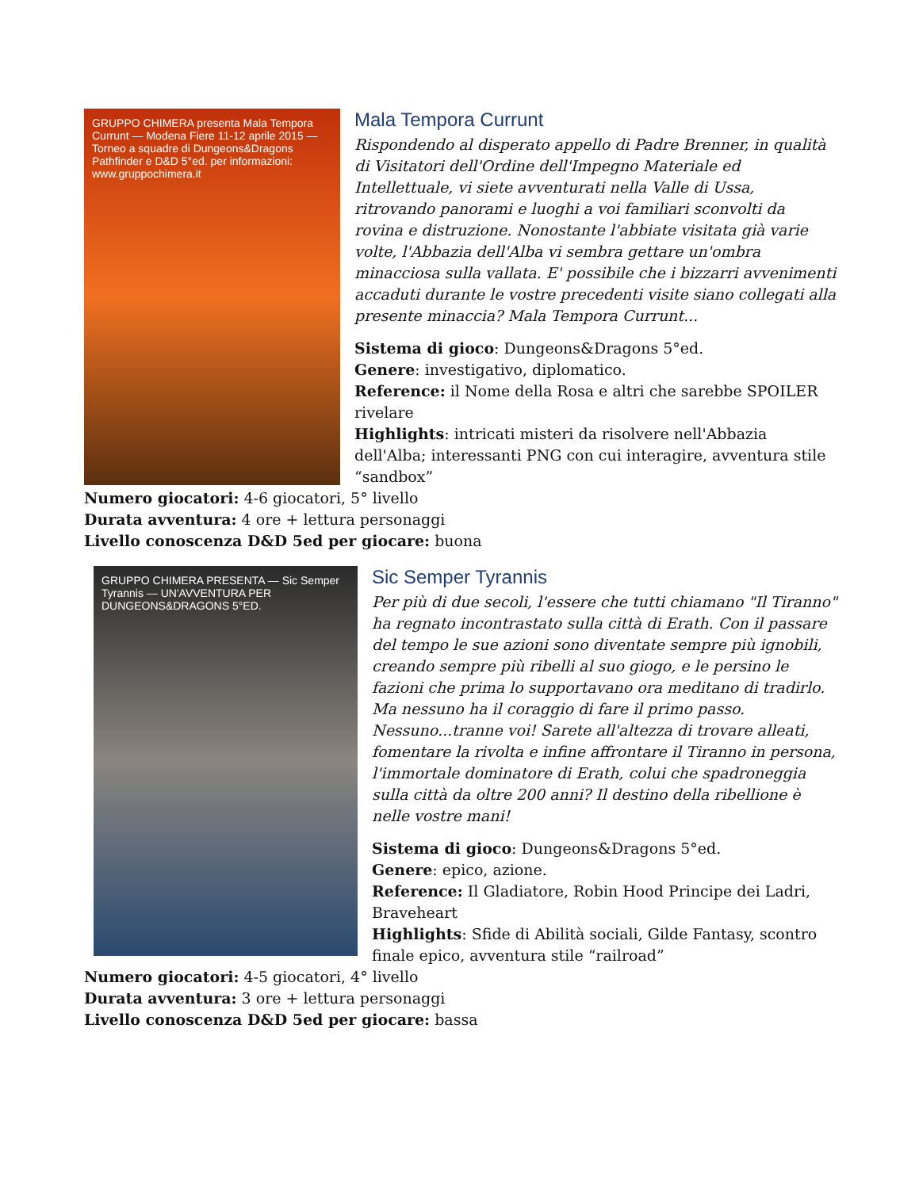GRUPPO CHIMERA presenta Mala Tempora Currunt — Modena Fiere 11-12 aprile 2015 — Torneo a squadre di Dungeons&Dragons Pathfinder e D&D 5°ed. per informazioni: www.gruppochimera.it
Mala Tempora Currunt
Rispondendo al disperato appello di Padre Brenner, in qualità di Visitatori dell'Ordine dell'Impegno Materiale ed Intellettuale, vi siete avventurati nella Valle di Ussa, ritrovando panorami e luoghi a voi familiari sconvolti da rovina e distruzione. Nonostante l'abbiate visitata già varie volte, l'Abbazia dell'Alba vi sembra gettare un'ombra minacciosa sulla vallata. E' possibile che i bizzarri avvenimenti accaduti durante le vostre precedenti visite siano collegati alla presente minaccia? Mala Tempora Currunt...
Sistema di gioco: Dungeons&Dragons 5°ed.
Genere: investigativo, diplomatico.
Reference: il Nome della Rosa e altri che sarebbe SPOILER rivelare
Highlights: intricati misteri da risolvere nell'Abbazia dell'Alba; interessanti PNG con cui interagire, avventura stile “sandbox”
Numero giocatori: 4-6 giocatori, 5° livello
Durata avventura: 4 ore + lettura personaggi
Livello conoscenza D&D 5ed per giocare: buona
GRUPPO CHIMERA PRESENTA — Sic Semper Tyrannis — UN'AVVENTURA PER DUNGEONS&DRAGONS 5°ED.
Sic Semper Tyrannis
Per più di due secoli, l'essere che tutti chiamano "Il Tiranno" ha regnato incontrastato sulla città di Erath. Con il passare del tempo le sue azioni sono diventate sempre più ignobili, creando sempre più ribelli al suo giogo, e le persino le fazioni che prima lo supportavano ora meditano di tradirlo. Ma nessuno ha il coraggio di fare il primo passo. Nessuno...tranne voi! Sarete all'altezza di trovare alleati, fomentare la rivolta e infine affrontare il Tiranno in persona, l'immortale dominatore di Erath, colui che spadroneggia sulla città da oltre 200 anni? Il destino della ribellione è nelle vostre mani!
Sistema di gioco: Dungeons&Dragons 5°ed.
Genere: epico, azione.
Reference: Il Gladiatore, Robin Hood Principe dei Ladri, Braveheart
Highlights: Sfide di Abilità sociali, Gilde Fantasy, scontro finale epico, avventura stile “railroad”
Numero giocatori: 4-5 giocatori, 4° livello
Durata avventura: 3 ore + lettura personaggi
Livello conoscenza D&D 5ed per giocare: bassa